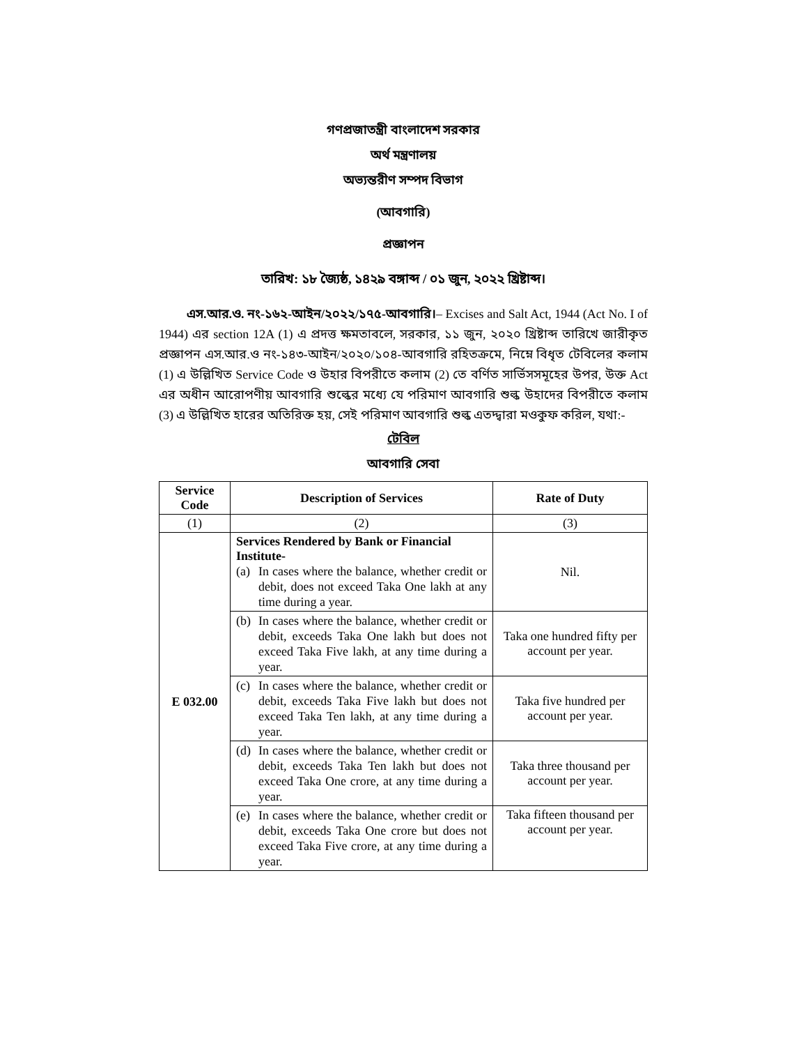গণপ্রজাতন্ত্রী বাংলাদেশ সরকার
অর্থ মন্ত্রণালয়
অভ্যন্তরীণ সম্পদ বিভাগ
(আবগারি)
প্রজ্ঞাপন
তারিখ: ১৮ জ্যৈষ্ঠ, ১৪২৯ বঙ্গাব্দ / ০১ জুন, ২০২২ খ্রিষ্টাব্দ।
এস.আর.ও. নং-১৬২-আইন/২০২২/১৭৫-আবগারি।– Excises and Salt Act, 1944 (Act No. I of 1944) এর section 12A (1) এ প্রদত্ত ক্ষমতাবলে, সরকার, ১১ জুন, ২০২০ খ্রিষ্টাব্দ তারিখে জারীকৃত প্রজ্ঞাপন এস.আর.ও নং-১৪৩-আইন/২০২০/১০৪-আবগারি রহিতক্রমে, নিম্নে বিধৃত টেবিলের কলাম (1) এ উল্লিখিত Service Code ও উহার বিপরীতে কলাম (2) তে বর্ণিত সার্ভিসসমূহের উপর, উক্ত Act এর অধীন আরোপণীয় আবগারি শুল্কের মধ্যে যে পরিমাণ আবগারি শুল্ক উহাদের বিপরীতে কলাম (3) এ উল্লিখিত হারের অতিরিক্ত হয়, সেই পরিমাণ আবগারি শুল্ক এতদ্দ্বারা মওকুফ করিল, যথা:-
টেবিল
আবগারি সেবা
| Service Code | Description of Services | Rate of Duty |
| --- | --- | --- |
| (1) | (2) | (3) |
| E 032.00 | Services Rendered by Bank or Financial Institute- (a) In cases where the balance, whether credit or debit, does not exceed Taka One lakh at any time during a year. | Nil. |
| | (b) In cases where the balance, whether credit or debit, exceeds Taka One lakh but does not exceed Taka Five lakh, at any time during a year. | Taka one hundred fifty per account per year. |
| | (c) In cases where the balance, whether credit or debit, exceeds Taka Five lakh but does not exceed Taka Ten lakh, at any time during a year. | Taka five hundred per account per year. |
| | (d) In cases where the balance, whether credit or debit, exceeds Taka Ten lakh but does not exceed Taka One crore, at any time during a year. | Taka three thousand per account per year. |
| | (e) In cases where the balance, whether credit or debit, exceeds Taka One crore but does not exceed Taka Five crore, at any time during a year. | Taka fifteen thousand per account per year. |